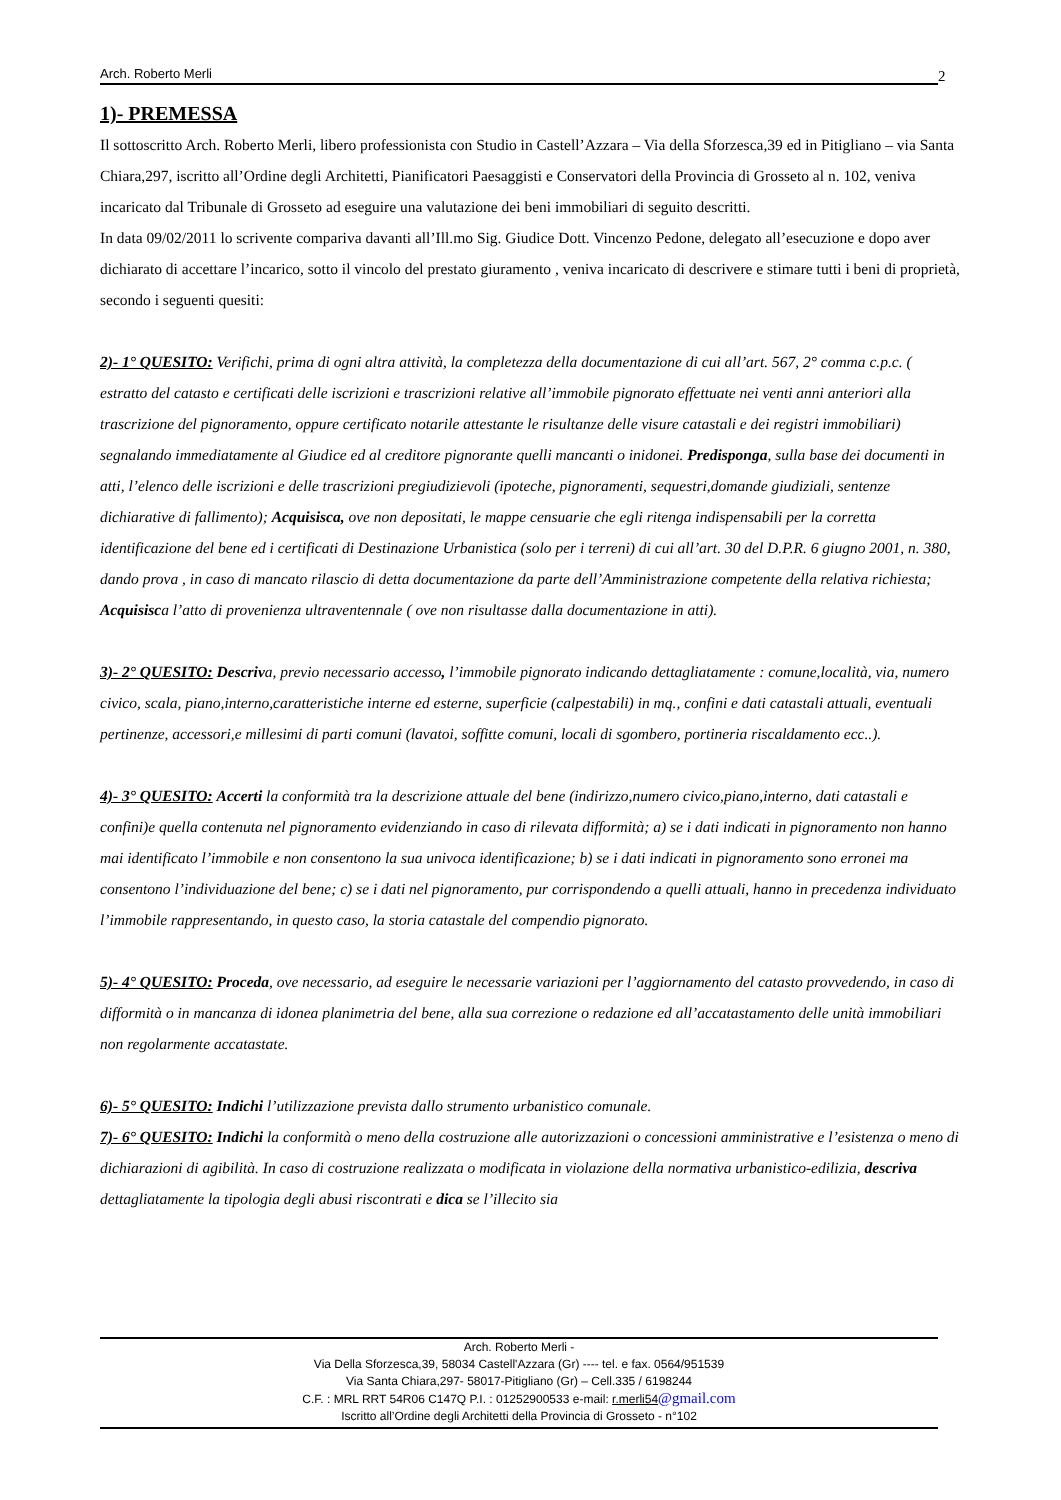Arch. Roberto Merli 2
1)- PREMESSA
Il sottoscritto Arch. Roberto Merli, libero professionista con Studio in Castell’Azzara – Via della Sforzesca,39 ed in Pitigliano – via Santa Chiara,297, iscritto all’Ordine degli Architetti, Pianificatori Paesaggisti e Conservatori della Provincia di Grosseto al n. 102, veniva incaricato dal Tribunale di Grosseto ad eseguire una valutazione dei beni immobiliari di seguito descritti.
In data 09/02/2011 lo scrivente compariva davanti all’Ill.mo Sig. Giudice Dott. Vincenzo Pedone, delegato all’esecuzione e dopo aver dichiarato di accettare l’incarico, sotto il vincolo del prestato giuramento , veniva incaricato di descrivere e stimare tutti i beni di proprietà, secondo i seguenti quesiti:
2)- 1° QUESITO: Verifichi, prima di ogni altra attività, la completezza della documentazione di cui all’art. 567, 2° comma c.p.c. ( estratto del catasto e certificati delle iscrizioni e trascrizioni relative all’immobile pignorato effettuate nei venti anni anteriori alla trascrizione del pignoramento, oppure certificato notarile attestante le risultanze delle visure catastali e dei registri immobiliari) segnalando immediatamente al Giudice ed al creditore pignorante quelli mancanti o inidonei. Predisponga, sulla base dei documenti in atti, l’elenco delle iscrizioni e delle trascrizioni pregiudizievoli (ipoteche, pignoramenti, sequestri,domande giudiziali, sentenze dichiarative di fallimento); Acquisisca, ove non depositati, le mappe censuarie che egli ritenga indispensabili per la corretta identificazione del bene ed i certificati di Destinazione Urbanistica (solo per i terreni) di cui all’art. 30 del D.P.R. 6 giugno 2001, n. 380, dando prova , in caso di mancato rilascio di detta documentazione da parte dell’Amministrazione competente della relativa richiesta; Acquisisca l’atto di provenienza ultraventennale ( ove non risultasse dalla documentazione in atti).
3)- 2° QUESITO: Descriva, previo necessario accesso, l’immobile pignorato indicando dettagliatamente : comune,località, via, numero civico, scala, piano,interno,caratteristiche interne ed esterne, superficie (calpestabili) in mq., confini e dati catastali attuali, eventuali pertinenze, accessori,e millesimi di parti comuni (lavatoi, soffitte comuni, locali di sgombero, portineria riscaldamento ecc..).
4)- 3° QUESITO: Accerti la conformità tra la descrizione attuale del bene (indirizzo,numero civico,piano,interno, dati catastali e confini)e quella contenuta nel pignoramento evidenziando in caso di rilevata difformità; a) se i dati indicati in pignoramento non hanno mai identificato l’immobile e non consentono la sua univoca identificazione; b) se i dati indicati in pignoramento sono erronei ma consentono l’individuazione del bene; c) se i dati nel pignoramento, pur corrispondendo a quelli attuali, hanno in precedenza individuato l’immobile rappresentando, in questo caso, la storia catastale del compendio pignorato.
5)- 4° QUESITO: Proceda, ove necessario, ad eseguire le necessarie variazioni per l’aggiornamento del catasto provvedendo, in caso di difformità o in mancanza di idonea planimetria del bene, alla sua correzione o redazione ed all’accatastamento delle unità immobiliari non regolarmente accatastate.
6)- 5° QUESITO: Indichi l’utilizzazione prevista dallo strumento urbanistico comunale.
7)- 6° QUESITO: Indichi la conformità o meno della costruzione alle autorizzazioni o concessioni amministrative e l’esistenza o meno di dichiarazioni di agibilità. In caso di costruzione realizzata o modificata in violazione della normativa urbanistico-edilizia, descriva dettagliatamente la tipologia degli abusi riscontrati e dica se l’illecito sia
Arch. Roberto Merli -
Via Della Sforzesca,39, 58034 Castell'Azzara (Gr) ---- tel. e fax. 0564/951539
Via Santa Chiara,297- 58017-Pitigliano (Gr) – Cell.335 / 6198244
C.F. : MRL RRT 54R06 C147Q P.I. : 01252900533 e-mail: r.merli54@gmail.com
Iscritto all’Ordine degli Architetti della Provincia di Grosseto - n°102